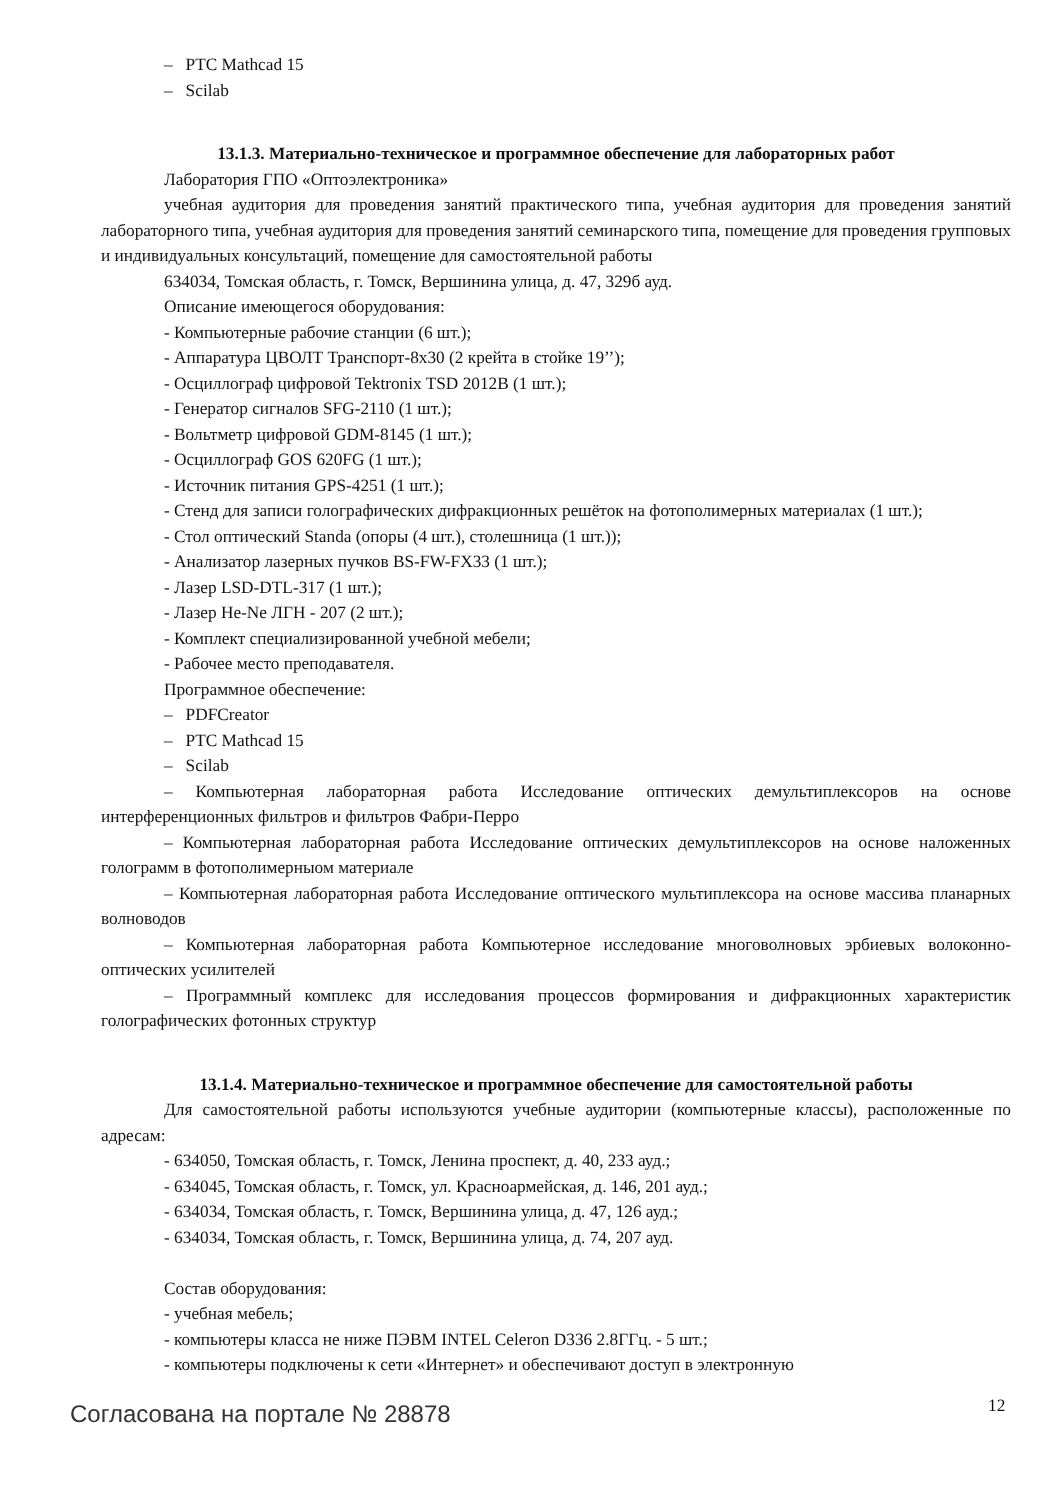– PTC Mathcad 15
– Scilab
13.1.3. Материально-техническое и программное обеспечение для лабораторных работ
Лаборатория ГПО «Оптоэлектроника»
учебная аудитория для проведения занятий практического типа, учебная аудитория для проведения занятий лабораторного типа, учебная аудитория для проведения занятий семинарского типа, помещение для проведения групповых и индивидуальных консультаций, помещение для самостоятельной работы
634034, Томская область, г. Томск, Вершинина улица, д. 47, 329б ауд.
Описание имеющегося оборудования:
- Компьютерные рабочие станции (6 шт.);
- Аппаратура ЦВОЛТ Транспорт-8х30 (2 крейта в стойке 19’’);
- Осциллограф цифровой Tektronix TSD 2012B (1 шт.);
- Генератор сигналов SFG-2110 (1 шт.);
- Вольтметр цифровой GDM-8145 (1 шт.);
- Осциллограф GOS 620FG (1 шт.);
- Источник питания GPS-4251 (1 шт.);
- Стенд для записи голографических дифракционных решёток на фотополимерных материалах (1 шт.);
- Стол оптический Standa (опоры (4 шт.), столешница (1 шт.));
- Анализатор лазерных пучков BS-FW-FX33 (1 шт.);
- Лазер LSD-DTL-317 (1 шт.);
- Лазер He-Ne ЛГН - 207 (2 шт.);
- Комплект специализированной учебной мебели;
- Рабочее место преподавателя.
Программное обеспечение:
– PDFCreator
– PTC Mathcad 15
– Scilab
– Компьютерная лабораторная работа Исследование оптических демультиплексоров на основе интерференционных фильтров и фильтров Фабри-Перро
– Компьютерная лабораторная работа Исследование оптических демультиплексоров на основе наложенных голограмм в фотополимерныом материале
– Компьютерная лабораторная работа Исследование оптического мультиплексора на основе массива планарных волноводов
– Компьютерная лабораторная работа Компьютерное исследование многоволновых эрбиевых волоконно-оптических усилителей
– Программный комплекс для исследования процессов формирования и дифракционных характеристик голографических фотонных структур
13.1.4. Материально-техническое и программное обеспечение для самостоятельной работы
Для самостоятельной работы используются учебные аудитории (компьютерные классы), расположенные по адресам:
- 634050, Томская область, г. Томск, Ленина проспект, д. 40, 233 ауд.;
- 634045, Томская область, г. Томск, ул. Красноармейская, д. 146, 201 ауд.;
- 634034, Томская область, г. Томск, Вершинина улица, д. 47, 126 ауд.;
- 634034, Томская область, г. Томск, Вершинина улица, д. 74, 207 ауд.
Состав оборудования:
- учебная мебель;
- компьютеры класса не ниже ПЭВМ INTEL Celeron D336 2.8ГГц. - 5 шт.;
- компьютеры подключены к сети «Интернет» и обеспечивают доступ в электронную
Согласована на портале № 28878 12